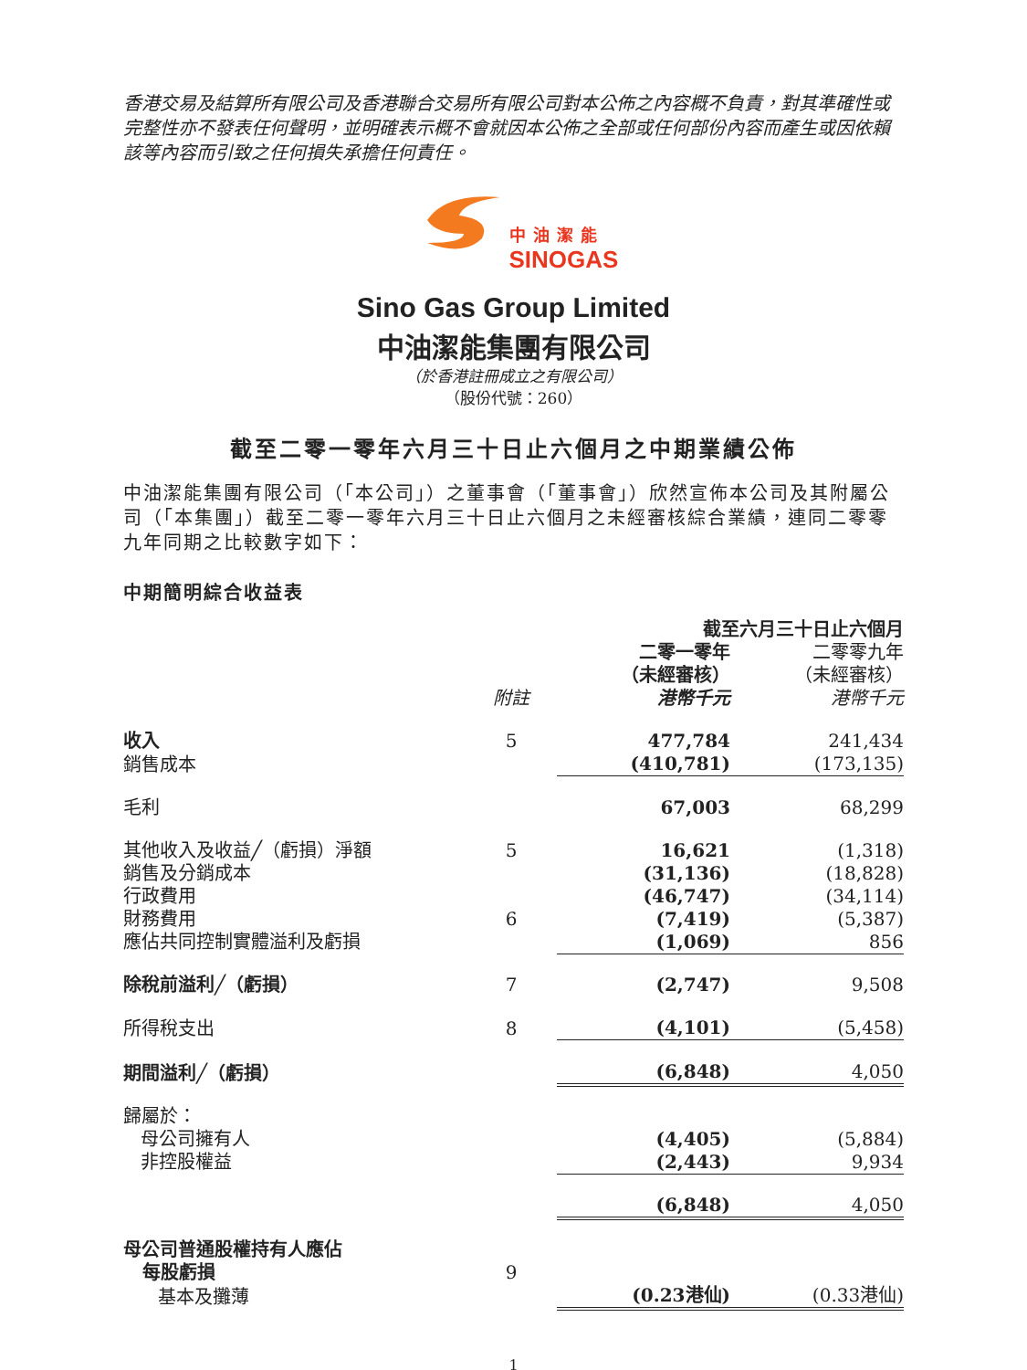香港交易及結算所有限公司及香港聯合交易所有限公司對本公佈之內容概不負責，對其準確性或完整性亦不發表任何聲明，並明確表示概不會就因本公佈之全部或任何部份內容而產生或因依賴該等內容而引致之任何損失承擔任何責任。
中油潔能
SINOGAS
Sino Gas Group Limited
中油潔能集團有限公司
（於香港註冊成立之有限公司）
（股份代號：260）
截至二零一零年六月三十日止六個月之中期業績公佈
中油潔能集團有限公司（「本公司」）之董事會（「董事會」）欣然宣佈本公司及其附屬公司（「本集團」）截至二零一零年六月三十日止六個月之未經審核綜合業績，連同二零零九年同期之比較數字如下：
中期簡明綜合收益表
| | | 截至六月三十日止六個月 | |
| --- | --- | --- | --- |
| | 附註 | 二零一零年 （未經審核） 港幣千元 | 二零零九年 （未經審核） 港幣千元 |
| 收入 | 5 | 477,784 | 241,434 |
| 銷售成本 | | (410,781) | (173,135) |
| 毛利 | | 67,003 | 68,299 |
| 其他收入及收益╱（虧損）淨額 | 5 | 16,621 | (1,318) |
| 銷售及分銷成本 | | (31,136) | (18,828) |
| 行政費用 | | (46,747) | (34,114) |
| 財務費用 | 6 | (7,419) | (5,387) |
| 應佔共同控制實體溢利及虧損 | | (1,069) | 856 |
| 除稅前溢利╱（虧損） | 7 | (2,747) | 9,508 |
| 所得稅支出 | 8 | (4,101) | (5,458) |
| 期間溢利╱（虧損） | | (6,848) | 4,050 |
| 歸屬於： | | | |
| 母公司擁有人 | | (4,405) | (5,884) |
| 非控股權益 | | (2,443) | 9,934 |
| | | (6,848) | 4,050 |
| 母公司普通股權持有人應佔 每股虧損 | 9 | | |
| 基本及攤薄 | | (0.23港仙) | (0.33港仙) |
1